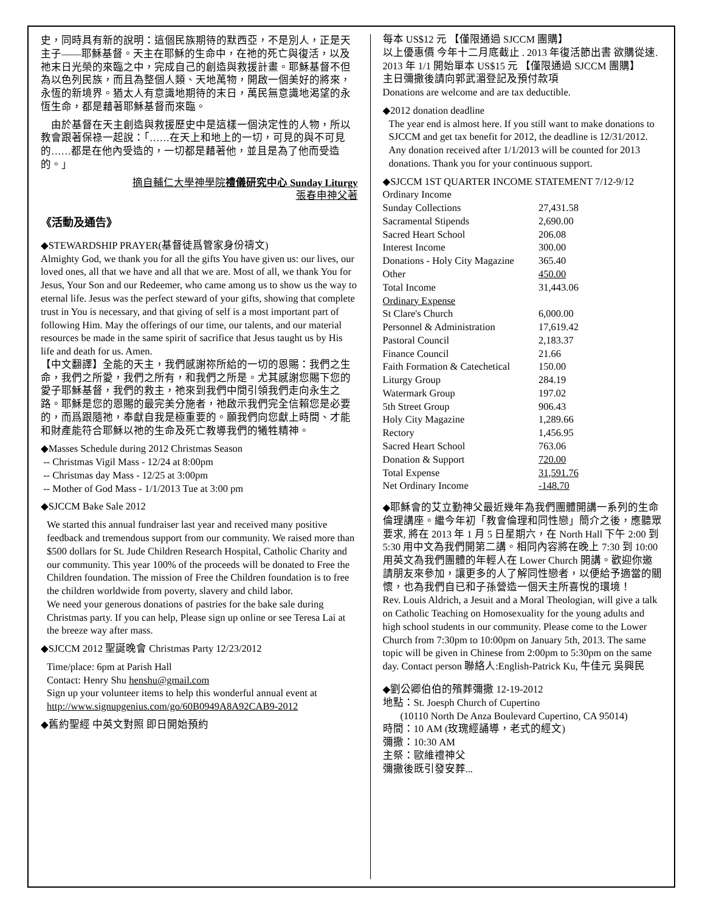史，同時具有新的說明：這個民族期待的默西亞，不是別人，正是天主子——耶穌基督。天主在耶穌的生命中，在祂的死亡與復活，以及祂末日光榮的來臨之中，完成自己的創造與救援計畫。耶穌基督不但為以色列民族，而且為整個人類、天地萬物，開啟一個美好的將來，永恆的新境界。猶太人有意識地期待的末日，萬民無意識地渴望的永恆生命，都是藉著耶穌基督而來臨。
　由於基督在天主創造與救援歷史中是這樣一個決定性的人物，所以教會跟著保祿一起說：「……在天上和地上的一切，可見的與不可見的……都是在他內受造的，一切都是藉著他，並且是為了他而受造的。」
摘自輔仁大學神學院禮儀研究中心 Sunday Liturgy
張春申神父著　
《活動及通告》
◆STEWARDSHIP PRAYER(基督徒爲管家身份禱文)
Almighty God, we thank you for all the gifts You have given us: our lives, our loved ones, all that we have and all that we are. Most of all, we thank You for Jesus, Your Son and our Redeemer, who came among us to show us the way to eternal life. Jesus was the perfect steward of your gifts, showing that complete trust in You is necessary, and that giving of self is a most important part of following Him. May the offerings of our time, our talents, and our material resources be made in the same spirit of sacrifice that Jesus taught us by His life and death for us. Amen.
【中文翻譯】全能的天主，我們感謝祢所給的一切的恩賜：我們之生命，我們之所愛，我們之所有，和我們之所是。尤其感謝您賜下您的愛子耶穌基督，我們的救主，祂來到我們中間引領我們走向永生之路。耶穌是您的恩賜的最完美分施者，祂啟示我們完全信賴您是必要的，而爲跟隨祂，奉獻自我是極重要的。願我們向您獻上時間、才能和財產能符合耶穌以祂的生命及死亡教導我們的犧牲精神。
◆Masses Schedule during 2012 Christmas Season
-- Christmas Vigil Mass - 12/24 at 8:00pm
-- Christmas day Mass - 12/25 at 3:00pm
-- Mother of God Mass - 1/1/2013 Tue at 3:00 pm
◆SJCCM Bake Sale 2012
We started this annual fundraiser last year and received many positive feedback and tremendous support from our community. We raised more than $500 dollars for St. Jude Children Research Hospital, Catholic Charity and our community. This year 100% of the proceeds will be donated to Free the Children foundation. The mission of Free the Children foundation is to free the children worldwide from poverty, slavery and child labor.
We need your generous donations of pastries for the bake sale during Christmas party. If you can help, Please sign up online or see Teresa Lai at the breeze way after mass.
◆SJCCM 2012 聖誕晚會 Christmas Party 12/23/2012
Time/place: 6pm at Parish Hall
Contact: Henry Shu henshu@gmail.com
Sign up your volunteer items to help this wonderful annual event at
http://www.signupgenius.com/go/60B0949A8A92CAB9-2012
◆舊約聖經 中英文對照 即日開始預約
每本 US$12 元 【僅限通過 SJCCM 團購】
以上優惠價 今年十二月底截止 . 2013 年復活節出書 欲購從速. 2013 年 1/1 開始單本 US$15 元 【僅限通過 SJCCM 團購】
主日彌撒後請向郭武湄登記及預付款項
Donations are welcome and are tax deductible.
◆2012 donation deadline
The year end is almost here. If you still want to make donations to SJCCM and get tax benefit for 2012, the deadline is 12/31/2012. Any donation received after 1/1/2013 will be counted for 2013 donations. Thank you for your continuous support.
◆SJCCM 1ST QUARTER INCOME STATEMENT 7/12-9/12 Ordinary Income
| Sunday Collections | 27,431.58 |
| Sacramental Stipends | 2,690.00 |
| Sacred Heart School | 206.08 |
| Interest Income | 300.00 |
| Donations - Holy City Magazine | 365.40 |
| Other | 450.00 |
| Total Income | 31,443.06 |
| Ordinary Expense | |
| St Clare's Church | 6,000.00 |
| Personnel & Administration | 17,619.42 |
| Pastoral Council | 2,183.37 |
| Finance Council | 21.66 |
| Faith Formation & Catechetical | 150.00 |
| Liturgy Group | 284.19 |
| Watermark Group | 197.02 |
| 5th Street Group | 906.43 |
| Holy City Magazine | 1,289.66 |
| Rectory | 1,456.95 |
| Sacred Heart School | 763.06 |
| Donation & Support | 720.00 |
| Total Expense | 31,591.76 |
| Net Ordinary Income | -148.70 |
◆耶穌會的艾立勤神父最近幾年為我們團體開講一系列的生命倫理講座。繼今年初「教會倫理和同性戀」簡介之後，應聽眾要求, 將在 2013 年 1 月 5 日星期六，在 North Hall 下午 2:00 到 5:30 用中文為我們開第二講。相同內容將在晚上 7:30 到 10:00 用英文為我們團體的年輕人在 Lower Church 開講。歡迎你邀請朋友來參加，讓更多的人了解同性戀者，以便給予適當的關懷，也為我們自已和子孫營造一個天主所喜悅的環境！
Rev. Louis Aldrich, a Jesuit and a Moral Theologian, will give a talk on Catholic Teaching on Homosexuality for the young adults and high school students in our community. Please come to the Lower Church from 7:30pm to 10:00pm on January 5th, 2013. The same topic will be given in Chinese from 2:00pm to 5:30pm on the same day. Contact person 聯絡人:English-Patrick Ku, 牛佳元 吳興民
◆劉公卿伯伯的殯葬彌撒 12-19-2012
地點：St. Joesph Church of Cupertino
(10110 North De Anza Boulevard Cupertino, CA 95014)
時間：10 AM (玫瑰經誦導，老式的經文)
彌撒：10:30 AM
主祭：歐維禮神父
彌撒後既引發安葬...